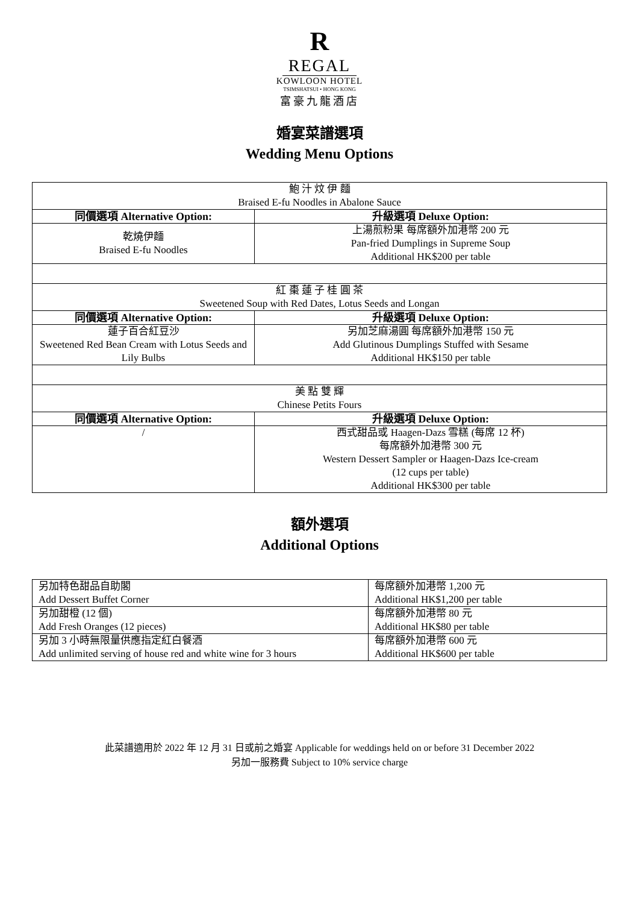R
REGAL
KOWLOON HOTEL
TSIMSHATSUI • HONG KONG
富豪九龍酒店
婚宴菜譜選項
Wedding Menu Options
| 鮑 汁 炆 伊 麵 Braised E-fu Noodles in Abalone Sauce | |
| 同價選項 Alternative Option: | 升級選項 Deluxe Option: |
| 乾燒伊麵 Braised E-fu Noodles | 上湯煎粉果 每席額外加港幣 200 元 Pan-fried Dumplings in Supreme Soup Additional HK$200 per table |
| 紅 棗 蓮 子 桂 圓 茶 Sweetened Soup with Red Dates, Lotus Seeds and Longan | |
| 同價選項 Alternative Option: | 升級選項 Deluxe Option: |
| 蓮子百合紅豆沙 Sweetened Red Bean Cream with Lotus Seeds and Lily Bulbs | 另加芝麻湯圓 每席額外加港幣 150 元 Add Glutinous Dumplings Stuffed with Sesame Additional HK$150 per table |
| 美 點 雙 輝 Chinese Petits Fours | |
| 同價選項 Alternative Option: | 升級選項 Deluxe Option: |
| / | 西式甜品或 Haagen-Dazs 雪糕 (每席 12 杯) 每席額外加港幣 300 元 Western Dessert Sampler or Haagen-Dazs Ice-cream (12 cups per table) Additional HK$300 per table |
額外選項
Additional Options
| 另加特色甜品自助閣 Add Dessert Buffet Corner | 每席額外加港幣 1,200 元 Additional HK$1,200 per table |
| 另加甜橙 (12 個) Add Fresh Oranges (12 pieces) | 每席額外加港幣 80 元 Additional HK$80 per table |
| 另加 3 小時無限量供應指定紅白餐酒 Add unlimited serving of house red and white wine for 3 hours | 每席額外加港幣 600 元 Additional HK$600 per table |
此菜譜適用於 2022 年 12 月 31 日或前之婚宴 Applicable for weddings held on or before 31 December 2022
另加一服務費 Subject to 10% service charge